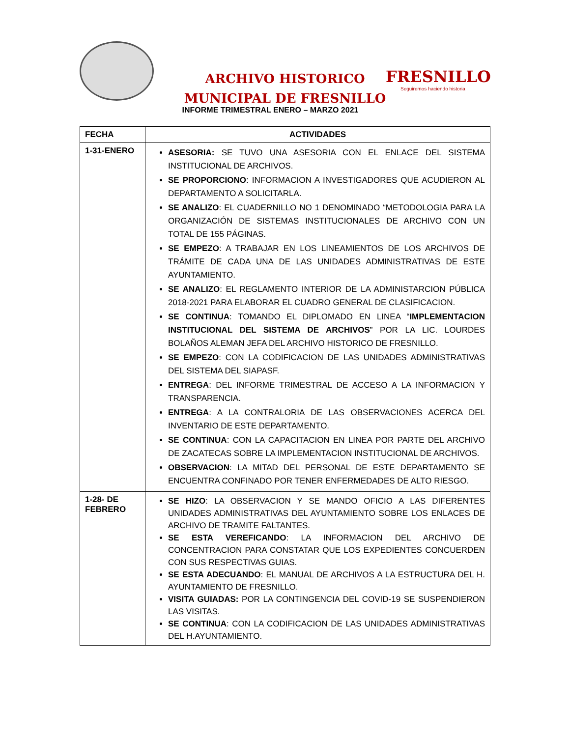ARCHIVO HISTORICO
MUNICIPAL DE FRESNILLO
FRESNILLO
Seguiremos haciendo historia
INFORME TRIMESTRAL ENERO – MARZO 2021
| FECHA | ACTIVIDADES |
| --- | --- |
| 1-31-ENERO | ASESORIA: SE TUVO UNA ASESORIA CON EL ENLACE DEL SISTEMA INSTITUCIONAL DE ARCHIVOS. SE PROPORCIONO : INFORMACION A INVESTIGADORES QUE ACUDIERON AL DEPARTAMENTO A SOLICITARLA. SE ANALIZO : EL CUADERNILLO NO 1 DENOMINADO “METODOLOGIA PARA LA ORGANIZACIÓN DE SISTEMAS INSTITUCIONALES DE ARCHIVO CON UN TOTAL DE 155 PÁGINAS. SE EMPEZO : A TRABAJAR EN LOS LINEAMIENTOS DE LOS ARCHIVOS DE TRÁMITE DE CADA UNA DE LAS UNIDADES ADMINISTRATIVAS DE ESTE AYUNTAMIENTO. SE ANALIZO : EL REGLAMENTO INTERIOR DE LA ADMINISTARCION PÚBLICA 2018-2021 PARA ELABORAR EL CUADRO GENERAL DE CLASIFICACION. SE CONTINUA : TOMANDO EL DIPLOMADO EN LINEA “ IMPLEMENTACION INSTITUCIONAL DEL SISTEMA DE ARCHIVOS ” POR LA LIC. LOURDES BOLAÑOS ALEMAN JEFA DEL ARCHIVO HISTORICO DE FRESNILLO. SE EMPEZO : CON LA CODIFICACION DE LAS UNIDADES ADMINISTRATIVAS DEL SISTEMA DEL SIAPASF. ENTREGA : DEL INFORME TRIMESTRAL DE ACCESO A LA INFORMACION Y TRANSPARENCIA. ENTREGA : A LA CONTRALORIA DE LAS OBSERVACIONES ACERCA DEL INVENTARIO DE ESTE DEPARTAMENTO. SE CONTINUA : CON LA CAPACITACION EN LINEA POR PARTE DEL ARCHIVO DE ZACATECAS SOBRE LA IMPLEMENTACION INSTITUCIONAL DE ARCHIVOS. OBSERVACION : LA MITAD DEL PERSONAL DE ESTE DEPARTAMENTO SE ENCUENTRA CONFINADO POR TENER ENFERMEDADES DE ALTO RIESGO. |
| 1-28- DE FEBRERO | SE HIZO : LA OBSERVACION Y SE MANDO OFICIO A LAS DIFERENTES UNIDADES ADMINISTRATIVAS DEL AYUNTAMIENTO SOBRE LOS ENLACES DE ARCHIVO DE TRAMITE FALTANTES. SE ESTA VEREFICANDO : LA INFORMACION DEL ARCHIVO DE CONCENTRACION PARA CONSTATAR QUE LOS EXPEDIENTES CONCUERDEN CON SUS RESPECTIVAS GUIAS. SE ESTA ADECUANDO : EL MANUAL DE ARCHIVOS A LA ESTRUCTURA DEL H. AYUNTAMIENTO DE FRESNILLO. VISITA GUIADAS: POR LA CONTINGENCIA DEL COVID-19 SE SUSPENDIERON LAS VISITAS. SE CONTINUA : CON LA CODIFICACION DE LAS UNIDADES ADMINISTRATIVAS DEL H.AYUNTAMIENTO. |